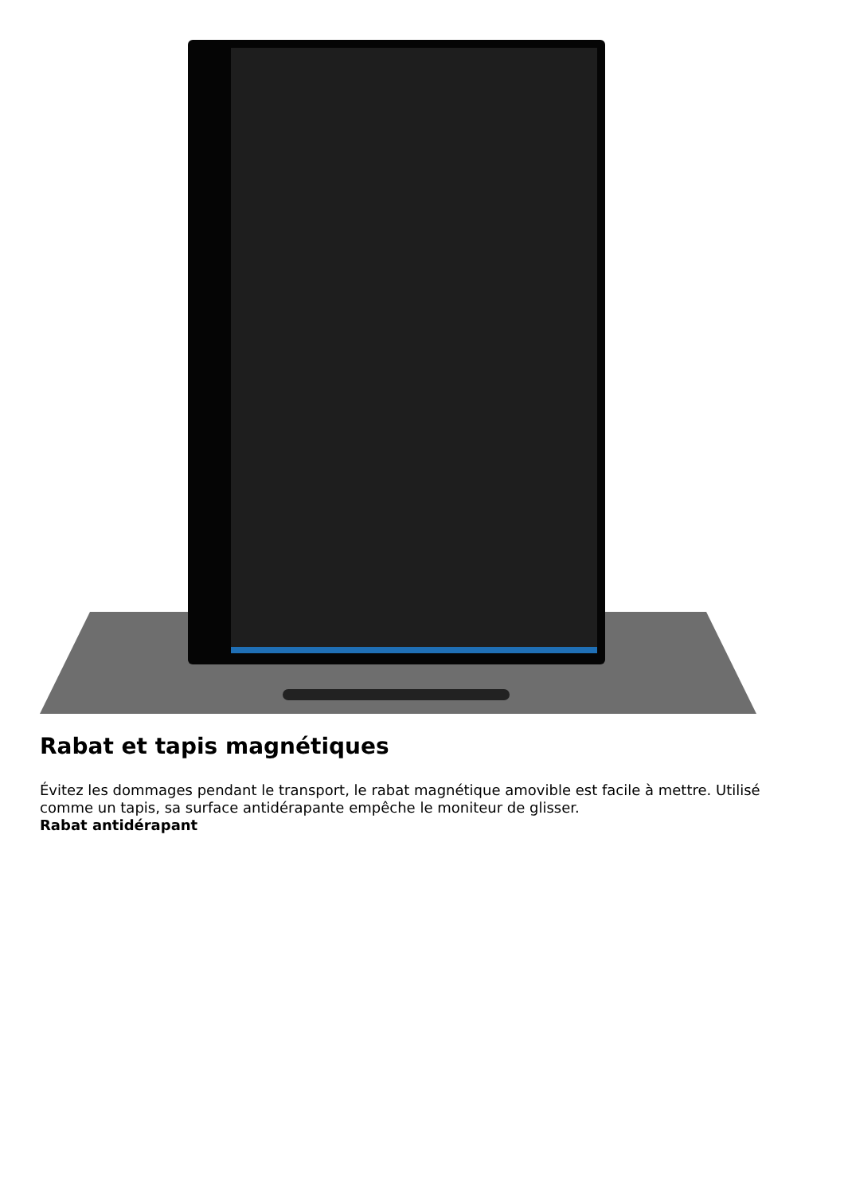Rabat et tapis magnétiques
Évitez les dommages pendant le transport, le rabat magnétique amovible est facile à mettre. Utilisé comme un tapis, sa surface antidérapante empêche le moniteur de glisser.
Rabat antidérapant